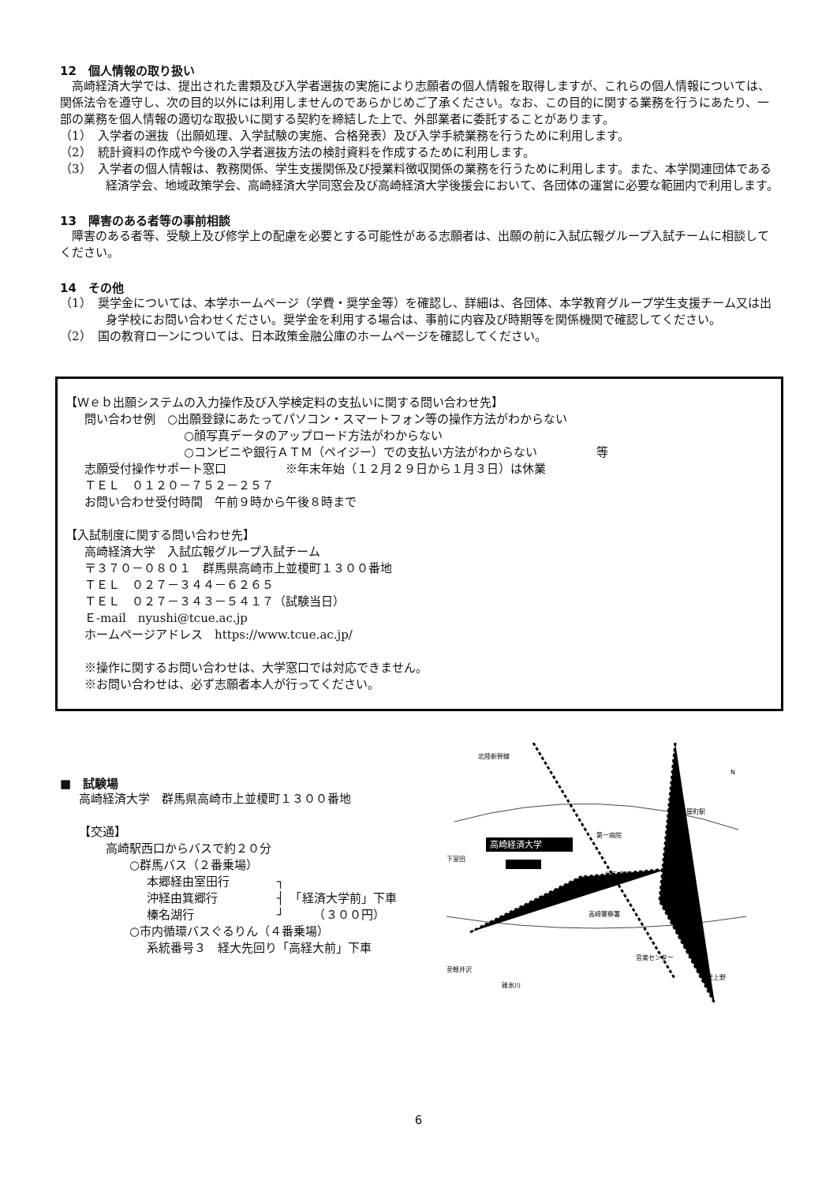12　個人情報の取り扱い
高崎経済大学では、提出された書類及び入学者選抜の実施により志願者の個人情報を取得しますが、これらの個人情報については、関係法令を遵守し、次の目的以外には利用しませんのであらかじめご了承ください。なお、この目的に関する業務を行うにあたり、一部の業務を個人情報の適切な取扱いに関する契約を締結した上で、外部業者に委託することがあります。
（1）　入学者の選抜（出願処理、入学試験の実施、合格発表）及び入学手続業務を行うために利用します。
（2）　統計資料の作成や今後の入学者選抜方法の検討資料を作成するために利用します。
（3）　入学者の個人情報は、教務関係、学生支援関係及び授業料徴収関係の業務を行うために利用します。また、本学関連団体である経済学会、地域政策学会、高崎経済大学同窓会及び高崎経済大学後援会において、各団体の運営に必要な範囲内で利用します。
13　障害のある者等の事前相談
障害のある者等、受験上及び修学上の配慮を必要とする可能性がある志願者は、出願の前に入試広報グループ入試チームに相談してください。
14　その他
（1）　奨学金については、本学ホームページ（学費・奨学金等）を確認し、詳細は、各団体、本学教育グループ学生支援チーム又は出身学校にお問い合わせください。奨学金を利用する場合は、事前に内容及び時期等を関係機関で確認してください。
（2）　国の教育ローンについては、日本政策金融公庫のホームページを確認してください。
【Ｗｅｂ出願システムの入力操作及び入学検定料の支払いに関する問い合わせ先】
問い合わせ例　○出願登録にあたってパソコン・スマートフォン等の操作方法がわからない
○顔写真データのアップロード方法がわからない
○コンビニや銀行ＡＴＭ（ペイジー）での支払い方法がわからない　　　　　等
志願受付操作サポート窓口　　　　　※年末年始（１２月２９日から１月３日）は休業
ＴＥＬ　０１２０－７５２－２５７
お問い合わせ受付時間　午前９時から午後８時まで
【入試制度に関する問い合わせ先】
高崎経済大学　入試広報グループ入試チーム
〒３７０－０８０１　群馬県高崎市上並榎町１３００番地
ＴＥＬ　０２７－３４４－６２６５
ＴＥＬ　０２７－３４３－５４１７（試験当日）
Ｅ-mail　nyushi@tcue.ac.jp
ホームページアドレス　https://www.tcue.ac.jp/
※操作に関するお問い合わせは、大学窓口では対応できません。
※お問い合わせは、必ず志願者本人が行ってください。
■　試験場
高崎経済大学　群馬県高崎市上並榎町１３００番地
【交通】
高崎駅西口からバスで約２０分
○群馬バス（２番乗場）
本郷経由室田行　　　　┐
沖経由箕郷行　　　　　┤　「経済大学前」下車
榛名湖行　　　　　　　┘　　　（３００円）
○市内循環バスぐるりん（４番乗場）
系統番号３　経大先回り「高経大前」下車
高崎経済大学
北陸新幹線
第一病院
北高崎駅
高崎警察署
高崎問屋町駅
下室田
至軽井沢
碓氷川
音楽センター
至上野
N
6